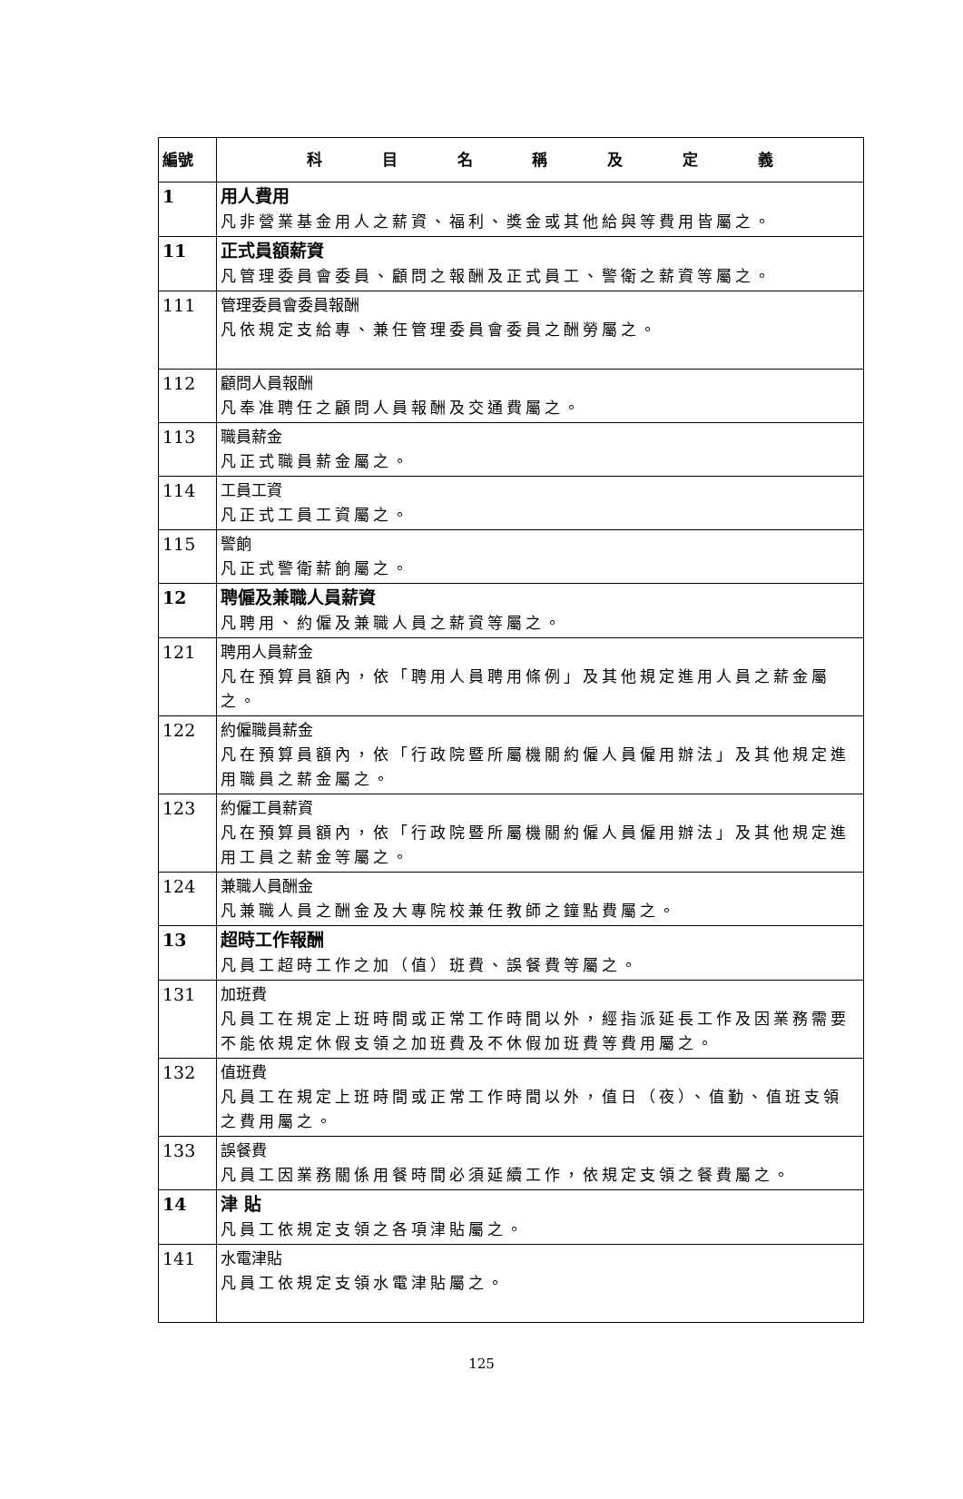| 編號 | 科 目 名 稱 及 定 義 |
| --- | --- |
| 1 | 用人費用 凡非營業基金用人之薪資、福利、獎金或其他給與等費用皆屬之。 |
| 11 | 正式員額薪資 凡管理委員會委員、顧問之報酬及正式員工、警衛之薪資等屬之。 |
| 111 | 管理委員會委員報酬 凡依規定支給專、兼任管理委員會委員之酬勞屬之。 |
| 112 | 顧問人員報酬 凡奉准聘任之顧問人員報酬及交通費屬之。 |
| 113 | 職員薪金 凡正式職員薪金屬之。 |
| 114 | 工員工資 凡正式工員工資屬之。 |
| 115 | 警餉 凡正式警衛薪餉屬之。 |
| 12 | 聘僱及兼職人員薪資 凡聘用、約僱及兼職人員之薪資等屬之。 |
| 121 | 聘用人員薪金 凡在預算員額內，依「聘用人員聘用條例」及其他規定進用人員之薪金屬之。 |
| 122 | 約僱職員薪金 凡在預算員額內，依「行政院暨所屬機關約僱人員僱用辦法」及其他規定進用職員之薪金屬之。 |
| 123 | 約僱工員薪資 凡在預算員額內，依「行政院暨所屬機關約僱人員僱用辦法」及其他規定進用工員之薪金等屬之。 |
| 124 | 兼職人員酬金 凡兼職人員之酬金及大專院校兼任教師之鐘點費屬之。 |
| 13 | 超時工作報酬 凡員工超時工作之加（值）班費、誤餐費等屬之。 |
| 131 | 加班費 凡員工在規定上班時間或正常工作時間以外，經指派延長工作及因業務需要不能依規定休假支領之加班費及不休假加班費等費用屬之。 |
| 132 | 值班費 凡員工在規定上班時間或正常工作時間以外，值日（夜）、值勤、值班支領之費用屬之。 |
| 133 | 誤餐費 凡員工因業務關係用餐時間必須延續工作，依規定支領之餐費屬之。 |
| 14 | 津 貼 凡員工依規定支領之各項津貼屬之。 |
| 141 | 水電津貼 凡員工依規定支領水電津貼屬之。 |
125